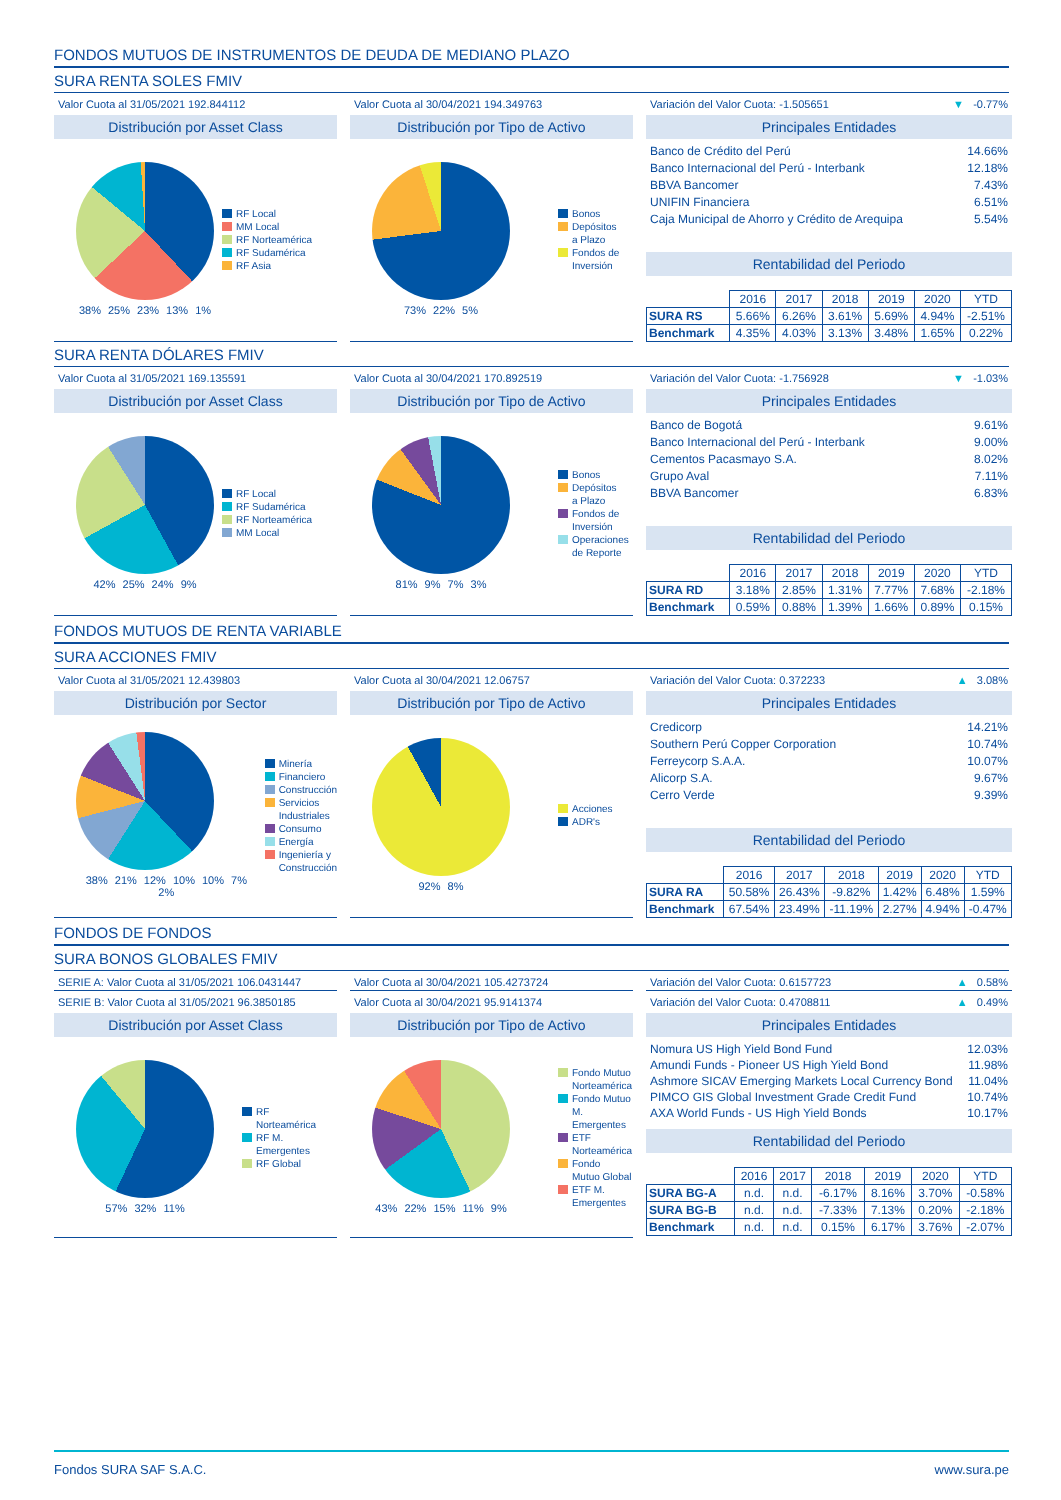FONDOS MUTUOS DE INSTRUMENTOS DE DEUDA DE MEDIANO PLAZO
SURA RENTA SOLES FMIV
Valor Cuota al 31/05/2021 192.844112
Distribución por Asset Class
38% 25% 23% 13% 1%
RF Local
MM Local
RF Norteamérica
RF Sudamérica
RF Asia
Valor Cuota al 30/04/2021 194.349763
Distribución por Tipo de Activo
73% 22% 5%
Bonos
Depósitos
a Plazo
Fondos de
Inversión
Variación del Valor Cuota: -1.505651 ▼ -0.77%
Principales Entidades
Banco de Crédito del Perú 14.66%
Banco Internacional del Perú - Interbank 12.18%
BBVA Bancomer 7.43%
UNIFIN Financiera 6.51%
Caja Municipal de Ahorro y Crédito de Arequipa 5.54%
Rentabilidad del Periodo
| | 2016 | 2017 | 2018 | 2019 | 2020 | YTD |
| --- | --- | --- | --- | --- | --- | --- |
| SURA RS | 5.66% | 6.26% | 3.61% | 5.69% | 4.94% | -2.51% |
| Benchmark | 4.35% | 4.03% | 3.13% | 3.48% | 1.65% | 0.22% |
SURA RENTA DÓLARES FMIV
Valor Cuota al 31/05/2021 169.135591
Distribución por Asset Class
42% 25% 24% 9%
RF Local
RF Sudamérica
RF Norteamérica
MM Local
Valor Cuota al 30/04/2021 170.892519
Distribución por Tipo de Activo
81% 9% 7% 3%
Bonos
Depósitos
a Plazo
Fondos de
Inversión
Operaciones
de Reporte
Variación del Valor Cuota: -1.756928 ▼ -1.03%
Principales Entidades
Banco de Bogotá 9.61%
Banco Internacional del Perú - Interbank 9.00%
Cementos Pacasmayo S.A. 8.02%
Grupo Aval 7.11%
BBVA Bancomer 6.83%
Rentabilidad del Periodo
| | 2016 | 2017 | 2018 | 2019 | 2020 | YTD |
| --- | --- | --- | --- | --- | --- | --- |
| SURA RD | 3.18% | 2.85% | 1.31% | 7.77% | 7.68% | -2.18% |
| Benchmark | 0.59% | 0.88% | 1.39% | 1.66% | 0.89% | 0.15% |
FONDOS MUTUOS DE RENTA VARIABLE
SURA ACCIONES FMIV
Valor Cuota al 31/05/2021 12.439803
Distribución por Sector
38% 21% 12% 10% 10% 7% 2%
Minería
Financiero
Construcción
Servicios
Industriales
Consumo
Energía
Ingeniería y
Construcción
Valor Cuota al 30/04/2021 12.06757
Distribución por Tipo de Activo
92% 8%
Acciones
ADR's
Variación del Valor Cuota: 0.372233 ▲ 3.08%
Principales Entidades
Credicorp 14.21%
Southern Perú Copper Corporation 10.74%
Ferreycorp S.A.A. 10.07%
Alicorp S.A. 9.67%
Cerro Verde 9.39%
Rentabilidad del Periodo
| | 2016 | 2017 | 2018 | 2019 | 2020 | YTD |
| --- | --- | --- | --- | --- | --- | --- |
| SURA RA | 50.58% | 26.43% | -9.82% | 1.42% | 6.48% | 1.59% |
| Benchmark | 67.54% | 23.49% | -11.19% | 2.27% | 4.94% | -0.47% |
FONDOS DE FONDOS
SURA BONOS GLOBALES FMIV
SERIE A: Valor Cuota al 31/05/2021 106.0431447
SERIE B: Valor Cuota al 31/05/2021 96.3850185
Distribución por Asset Class
57% 32% 11%
RF
Norteamérica
RF M.
Emergentes
RF Global
Valor Cuota al 30/04/2021 105.4273724
Valor Cuota al 30/04/2021 95.9141374
Distribución por Tipo de Activo
43% 22% 15% 11% 9%
Fondo Mutuo
Norteamérica
Fondo Mutuo
M. Emergentes
ETF
Norteamérica
Fondo
Mutuo Global
ETF M.
Emergentes
Variación del Valor Cuota: 0.6157723 ▲ 0.58%
Variación del Valor Cuota: 0.4708811 ▲ 0.49%
Principales Entidades
Nomura US High Yield Bond Fund 12.03%
Amundi Funds - Pioneer US High Yield Bond 11.98%
Ashmore SICAV Emerging Markets Local Currency Bond 11.04%
PIMCO GIS Global Investment Grade Credit Fund 10.74%
AXA World Funds - US High Yield Bonds 10.17%
Rentabilidad del Periodo
| | 2016 | 2017 | 2018 | 2019 | 2020 | YTD |
| --- | --- | --- | --- | --- | --- | --- |
| SURA BG-A | n.d. | n.d. | -6.17% | 8.16% | 3.70% | -0.58% |
| SURA BG-B | n.d. | n.d. | -7.33% | 7.13% | 0.20% | -2.18% |
| Benchmark | n.d. | n.d. | 0.15% | 6.17% | 3.76% | -2.07% |
Fondos SURA SAF S.A.C. www.sura.pe